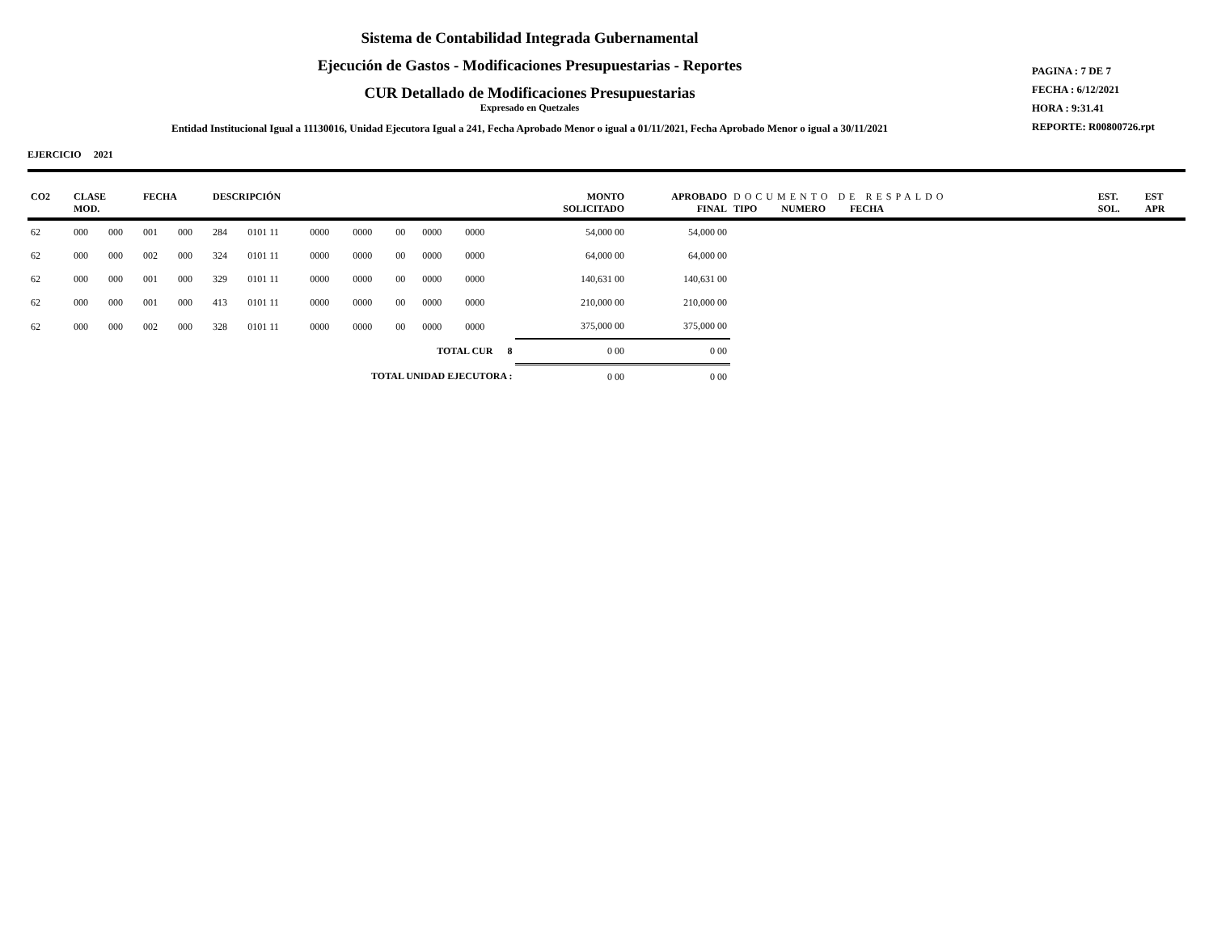Sistema de Contabilidad Integrada Gubernamental
Ejecución de Gastos - Modificaciones Presupuestarias - Reportes
CUR Detallado de Modificaciones Presupuestarias
Expresado en Quetzales
Entidad Institucional Igual a 11130016, Unidad Ejecutora Igual a 241, Fecha Aprobado Menor o igual a 01/11/2021, Fecha Aprobado Menor o igual a 30/11/2021
PAGINA : 7 DE 7
FECHA : 6/12/2021
HORA : 9:31.41
REPORTE: R00800726.rpt
EJERCICIO 2021
| CO2 | CLASE MOD. | | FECHA | | DESCRIPCIÓN | | | | | | | | MONTO SOLICITADO | APROBADO FINAL | DOCUMENTO DE RESPALDO TIPO NUMERO FECHA | EST. SOL. | EST APR |
| --- | --- | --- | --- | --- | --- | --- | --- | --- | --- | --- | --- | --- | --- | --- | --- | --- | --- |
| 62 | 000 | 000 | 001 | 000 | 284 | 0101 11 | 0000 | 0000 | 00 | 0000 | 0000 | | 54,000 00 | 54,000 00 | | | |
| 62 | 000 | 000 | 002 | 000 | 324 | 0101 11 | 0000 | 0000 | 00 | 0000 | 0000 | | 64,000 00 | 64,000 00 | | | |
| 62 | 000 | 000 | 001 | 000 | 329 | 0101 11 | 0000 | 0000 | 00 | 0000 | 0000 | | 140,631 00 | 140,631 00 | | | |
| 62 | 000 | 000 | 001 | 000 | 413 | 0101 11 | 0000 | 0000 | 00 | 0000 | 0000 | | 210,000 00 | 210,000 00 | | | |
| 62 | 000 | 000 | 002 | 000 | 328 | 0101 11 | 0000 | 0000 | 00 | 0000 | 0000 | | 375,000 00 | 375,000 00 | | | |
| TOTAL CUR 8 | | | | | | | | | | | | | 0 00 | 0 00 | | | |
| TOTAL UNIDAD EJECUTORA : | | | | | | | | | | | | | 0 00 | 0 00 | | | |